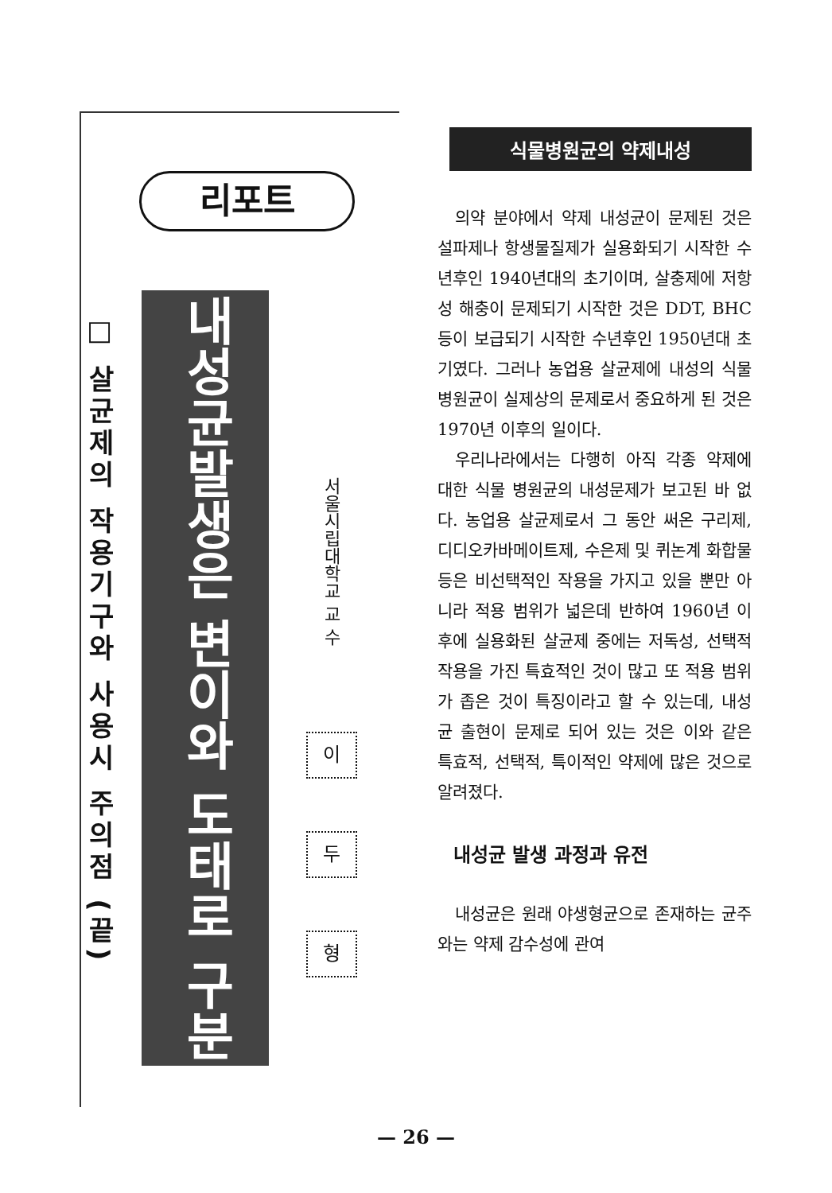□ 살균제의 작용기구와 사용시 주의점 (끝)
리포트
내성균발생은 변이와 도태로 구분
서울시립대학교 교 수
이
두
형
식물병원균의 약제내성
의약 분야에서 약제 내성균이 문제된 것은 설파제나 항생물질제가 실용화되기 시작한 수년후인 1940년대의 초기이며, 살충제에 저항성 해충이 문제되기 시작한 것은 DDT, BHC 등이 보급되기 시작한 수년후인 1950년대 초기였다. 그러나 농업용 살균제에 내성의 식물 병원균이 실제상의 문제로서 중요하게 된 것은 1970년 이후의 일이다.
우리나라에서는 다행히 아직 각종 약제에 대한 식물 병원균의 내성문제가 보고된 바 없다. 농업용 살균제로서 그 동안 써온 구리제, 디디오카바메이트제, 수은제 및 퀴논계 화합물 등은 비선택적인 작용을 가지고 있을 뿐만 아니라 적용 범위가 넓은데 반하여 1960년 이후에 실용화된 살균제 중에는 저독성, 선택적 작용을 가진 특효적인 것이 많고 또 적용 범위가 좁은 것이 특징이라고 할 수 있는데, 내성균 출현이 문제로 되어 있는 것은 이와 같은 특효적, 선택적, 특이적인 약제에 많은 것으로 알려졌다.
내성균 발생 과정과 유전
내성균은 원래 야생형균으로 존재하는 균주와는 약제 감수성에 관여
— 26 —